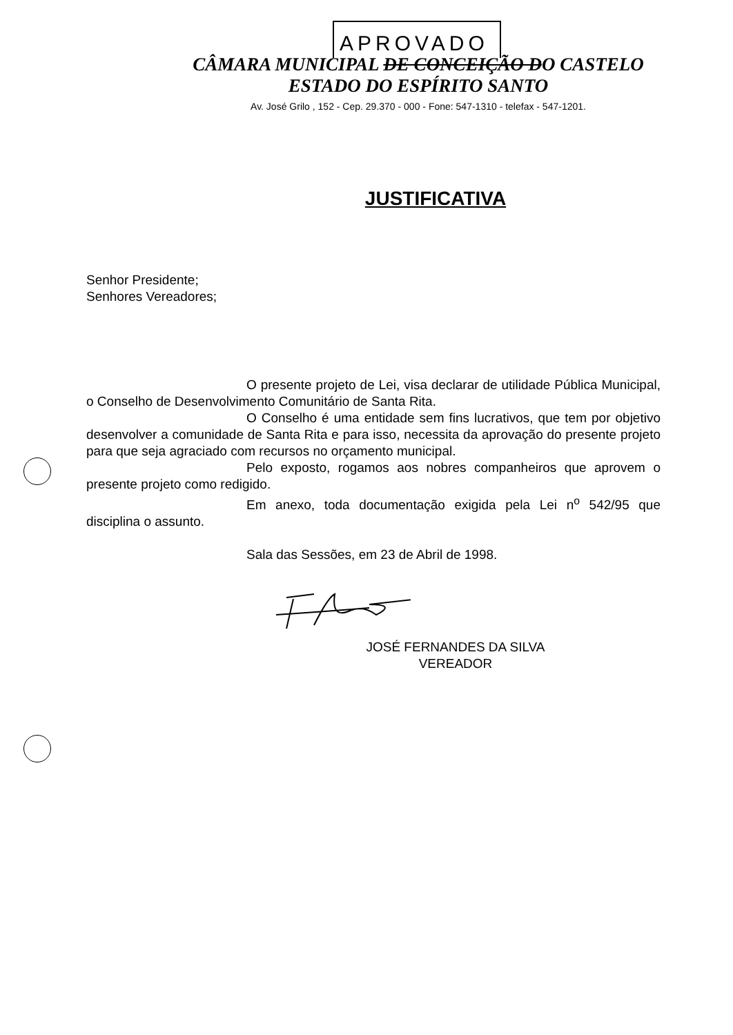APROVADO
CÂMARA MUNICIPAL DE CONCEIÇÃO DO CASTELO
ESTADO DO ESPÍRITO SANTO
Av. José Grilo , 152 - Cep. 29.370 - 000 - Fone: 547-1310 - telefax - 547-1201.
JUSTIFICATIVA
Senhor Presidente;
Senhores Vereadores;
O presente projeto de Lei, visa declarar de utilidade Pública Municipal, o Conselho de Desenvolvimento Comunitário de Santa Rita.
O Conselho é uma entidade sem fins lucrativos, que tem por objetivo desenvolver a comunidade de Santa Rita e para isso, necessita da aprovação do presente projeto para que seja agraciado com recursos no orçamento municipal.
Pelo exposto, rogamos aos nobres companheiros que aprovem o presente projeto como redigido.
Em anexo, toda documentação exigida pela Lei n<sup>o</sup> 542/95 que disciplina o assunto.
Sala das Sessões, em 23 de Abril de 1998.
JOSÉ FERNANDES DA SILVA
VEREADOR